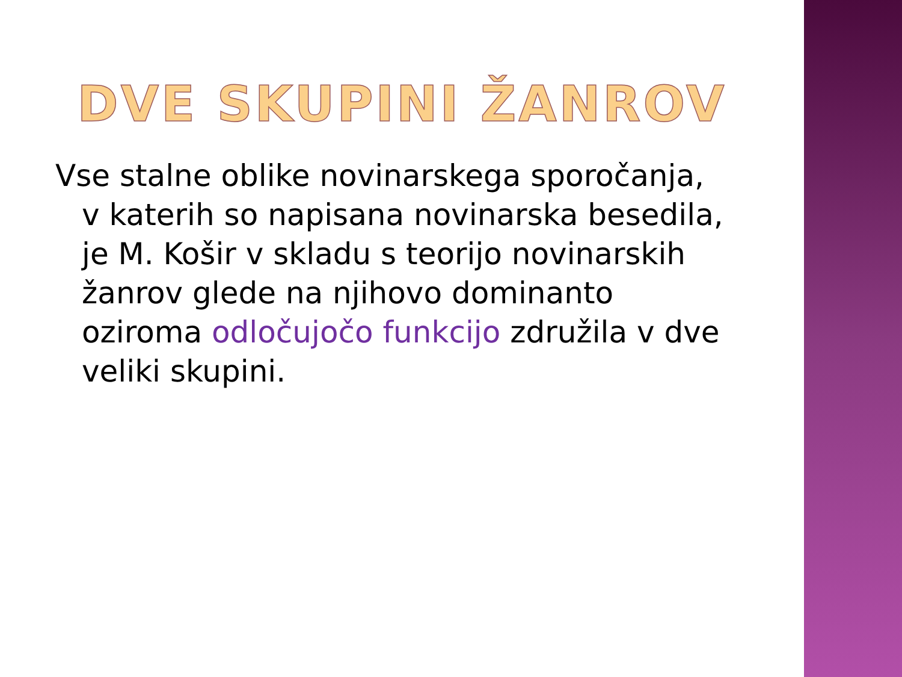DVE SKUPINI ŽANROV
Vse stalne oblike novinarskega sporočanja, v katerih so napisana novinarska besedila, je M. Košir v skladu s teorijo novinarskih žanrov glede na njihovo dominanto oziroma odločujočo funkcijo združila v dve veliki skupini.